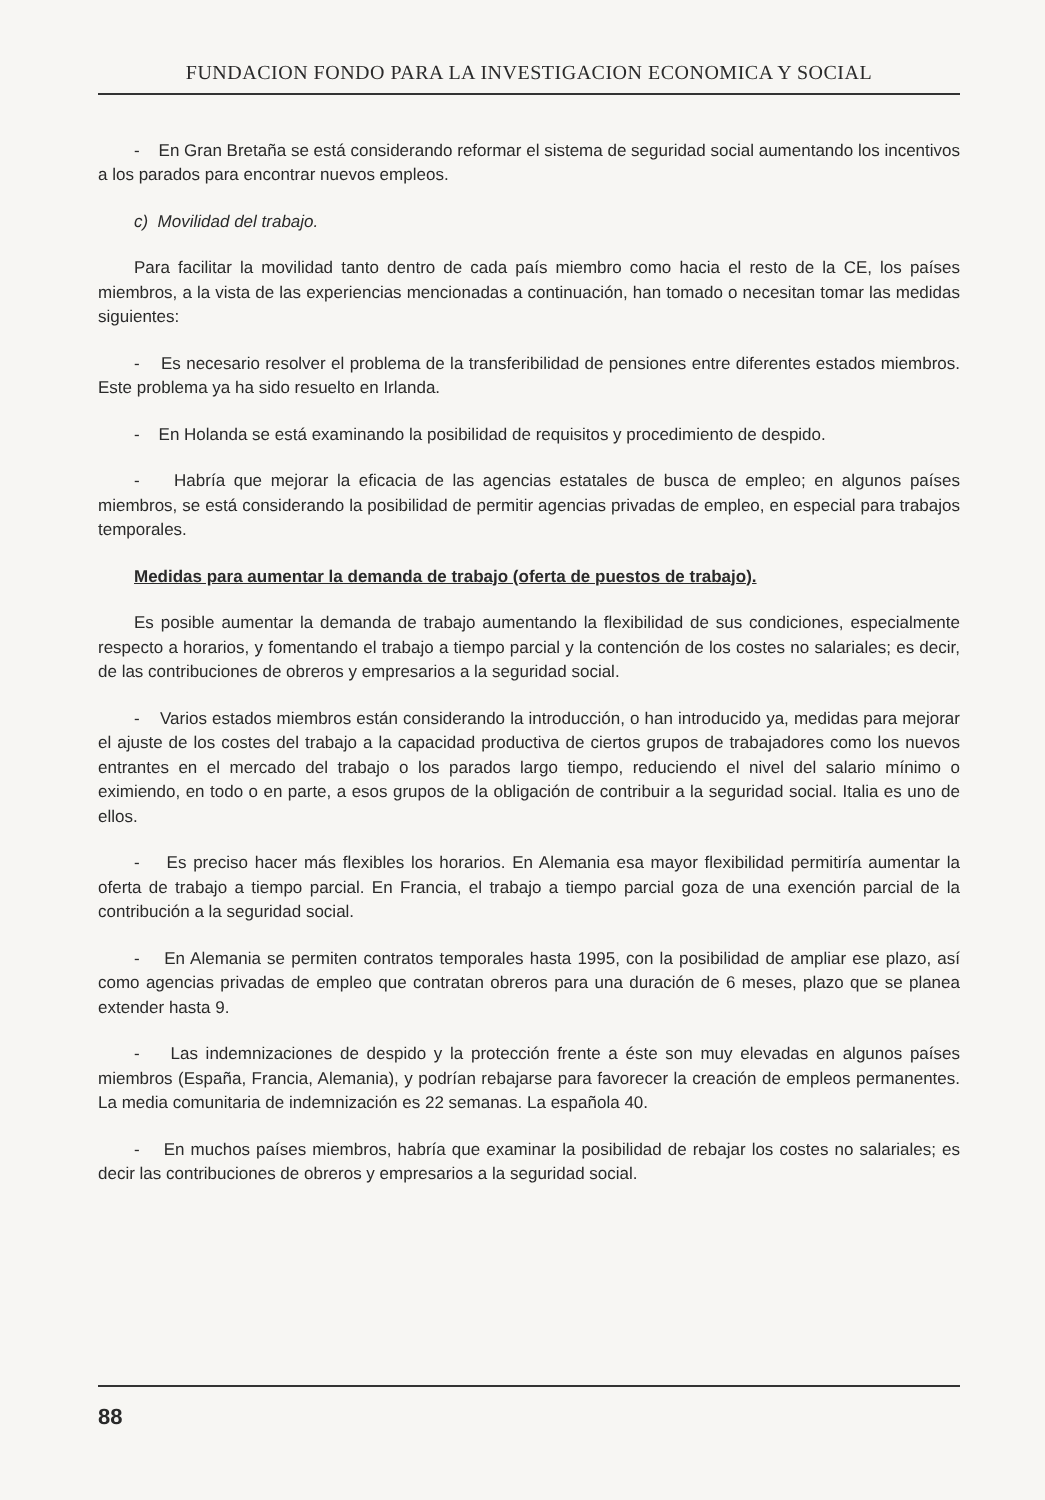FUNDACION FONDO PARA LA INVESTIGACION ECONOMICA Y SOCIAL
- En Gran Bretaña se está considerando reformar el sistema de seguridad social aumentando los incentivos a los parados para encontrar nuevos empleos.
c) Movilidad del trabajo.
Para facilitar la movilidad tanto dentro de cada país miembro como hacia el resto de la CE, los países miembros, a la vista de las experiencias mencionadas a continuación, han tomado o necesitan tomar las medidas siguientes:
- Es necesario resolver el problema de la transferibilidad de pensiones entre diferentes estados miembros. Este problema ya ha sido resuelto en Irlanda.
- En Holanda se está examinando la posibilidad de requisitos y procedimiento de despido.
- Habría que mejorar la eficacia de las agencias estatales de busca de empleo; en algunos países miembros, se está considerando la posibilidad de permitir agencias privadas de empleo, en especial para trabajos temporales.
Medidas para aumentar la demanda de trabajo (oferta de puestos de trabajo).
Es posible aumentar la demanda de trabajo aumentando la flexibilidad de sus condiciones, especialmente respecto a horarios, y fomentando el trabajo a tiempo parcial y la contención de los costes no salariales; es decir, de las contribuciones de obreros y empresarios a la seguridad social.
- Varios estados miembros están considerando la introducción, o han introducido ya, medidas para mejorar el ajuste de los costes del trabajo a la capacidad productiva de ciertos grupos de trabajadores como los nuevos entrantes en el mercado del trabajo o los parados largo tiempo, reduciendo el nivel del salario mínimo o eximiendo, en todo o en parte, a esos grupos de la obligación de contribuir a la seguridad social. Italia es uno de ellos.
- Es preciso hacer más flexibles los horarios. En Alemania esa mayor flexibilidad permitiría aumentar la oferta de trabajo a tiempo parcial. En Francia, el trabajo a tiempo parcial goza de una exención parcial de la contribución a la seguridad social.
- En Alemania se permiten contratos temporales hasta 1995, con la posibilidad de ampliar ese plazo, así como agencias privadas de empleo que contratan obreros para una duración de 6 meses, plazo que se planea extender hasta 9.
- Las indemnizaciones de despido y la protección frente a éste son muy elevadas en algunos países miembros (España, Francia, Alemania), y podrían rebajarse para favorecer la creación de empleos permanentes. La media comunitaria de indemnización es 22 semanas. La española 40.
- En muchos países miembros, habría que examinar la posibilidad de rebajar los costes no salariales; es decir las contribuciones de obreros y empresarios a la seguridad social.
88